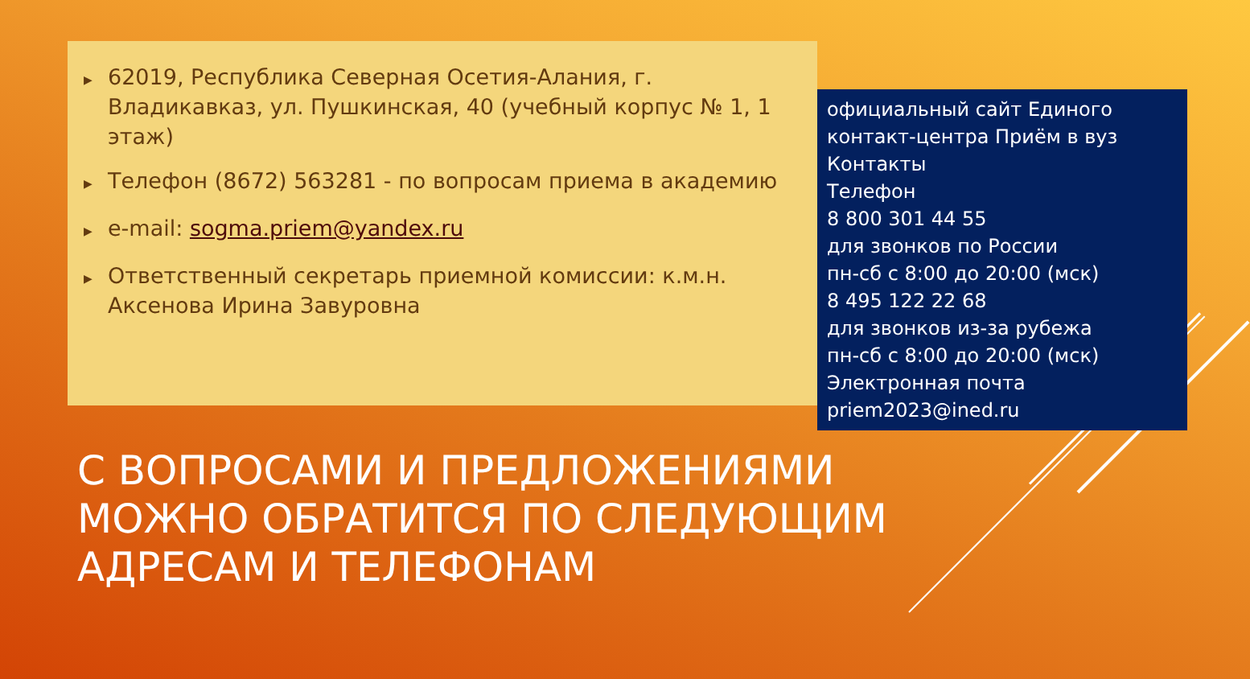▶ 62019, Республика Северная Осетия-Алания, г. Владикавказ, ул. Пушкинская, 40 (учебный корпус № 1, 1 этаж)
▶ Телефон (8672) 563281 - по вопросам приема в академию
▶ e-mail: sogma.priem@yandex.ru
▶ Ответственный секретарь приемной комиссии: к.м.н. Аксенова Ирина Завуровна
официальный сайт Единого контакт-центра Приём в вуз
Контакты
Телефон
8 800 301 44 55
для звонков по России
пн-сб с 8:00 до 20:00 (мск)
8 495 122 22 68
для звонков из-за рубежа
пн-сб с 8:00 до 20:00 (мск)
Электронная почта
priem2023@ined.ru
С ВОПРОСАМИ И ПРЕДЛОЖЕНИЯМИ МОЖНО ОБРАТИТСЯ ПО СЛЕДУЮЩИМ АДРЕСАМ И ТЕЛЕФОНАМ